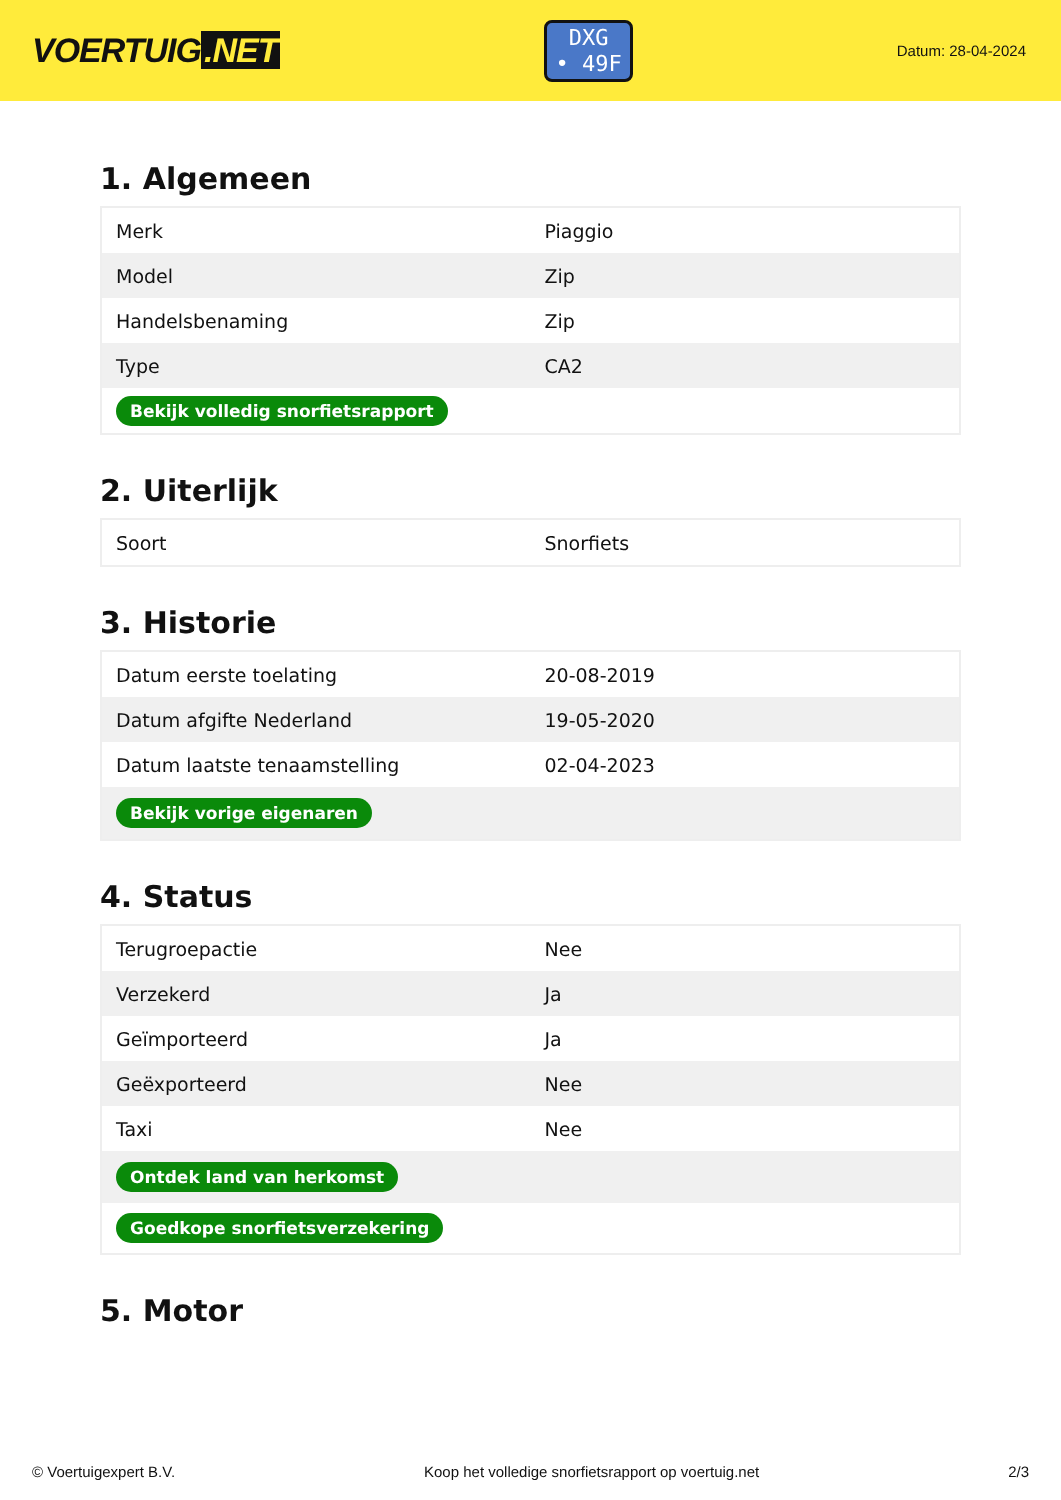VOERTUIG.NET
DXG
• 49F
Datum: 28-04-2024
1. Algemeen
| Merk | Piaggio |
| Model | Zip |
| Handelsbenaming | Zip |
| Type | CA2 |
| Bekijk volledig snorfietsrapport | |
2. Uiterlijk
| Soort | Snorfiets |
3. Historie
| Datum eerste toelating | 20-08-2019 |
| Datum afgifte Nederland | 19-05-2020 |
| Datum laatste tenaamstelling | 02-04-2023 |
| Bekijk vorige eigenaren | |
4. Status
| Terugroepactie | Nee |
| Verzekerd | Ja |
| Geïmporteerd | Ja |
| Geëxporteerd | Nee |
| Taxi | Nee |
| Ontdek land van herkomst | |
| Goedkope snorfietsverzekering | |
5. Motor
© Voertuigexpert B.V. Koop het volledige snorfietsrapport op voertuig.net 2/3